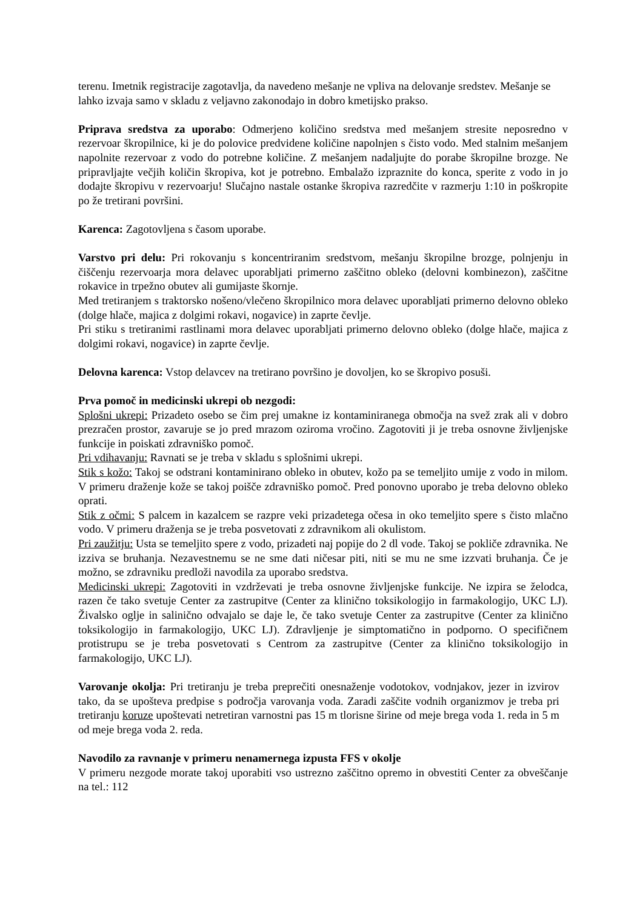terenu. Imetnik registracije zagotavlja, da navedeno mešanje ne vpliva na delovanje sredstev. Mešanje se lahko izvaja samo v skladu z veljavno zakonodajo in dobro kmetijsko prakso.
Priprava sredstva za uporabo: Odmerjeno količino sredstva med mešanjem stresite neposredno v rezervoar škropilnice, ki je do polovice predvidene količine napolnjen s čisto vodo. Med stalnim mešanjem napolnite rezervoar z vodo do potrebne količine. Z mešanjem nadaljujte do porabe škropilne brozge. Ne pripravljajte večjih količin škropiva, kot je potrebno. Embalažo izpraznite do konca, sperite z vodo in jo dodajte škropivu v rezervoarju! Slučajno nastale ostanke škropiva razredčite v razmerju 1:10 in poškropite po že tretirani površini.
Karenca: Zagotovljena s časom uporabe.
Varstvo pri delu: Pri rokovanju s koncentriranim sredstvom, mešanju škropilne brozge, polnjenju in čiščenju rezervoarja mora delavec uporabljati primerno zaščitno obleko (delovni kombinezon), zaščitne rokavice in trpežno obutev ali gumijaste škornje.
Med tretiranjem s traktorsko nošeno/vlečeno škropilnico mora delavec uporabljati primerno delovno obleko (dolge hlače, majica z dolgimi rokavi, nogavice) in zaprte čevlje.
Pri stiku s tretiranimi rastlinami mora delavec uporabljati primerno delovno obleko (dolge hlače, majica z dolgimi rokavi, nogavice) in zaprte čevlje.
Delovna karenca: Vstop delavcev na tretirano površino je dovoljen, ko se škropivo posuši.
Prva pomoč in medicinski ukrepi ob nezgodi:
Splošni ukrepi: Prizadeto osebo se čim prej umakne iz kontaminiranega območja na svež zrak ali v dobro prezračen prostor, zavaruje se jo pred mrazom oziroma vročino. Zagotoviti ji je treba osnovne življenjske funkcije in poiskati zdravniško pomoč.
Pri vdihavanju: Ravnati se je treba v skladu s splošnimi ukrepi.
Stik s kožo: Takoj se odstrani kontaminirano obleko in obutev, kožo pa se temeljito umije z vodo in milom. V primeru draženje kože se takoj poišče zdravniško pomoč. Pred ponovno uporabo je treba delovno obleko oprati.
Stik z očmi: S palcem in kazalcem se razpre veki prizadetega očesa in oko temeljito spere s čisto mlačno vodo. V primeru draženja se je treba posvetovati z zdravnikom ali okulistom.
Pri zaužitju: Usta se temeljito spere z vodo, prizadeti naj popije do 2 dl vode. Takoj se pokliče zdravnika. Ne izziva se bruhanja. Nezavestnemu se ne sme dati ničesar piti, niti se mu ne sme izzvati bruhanja. Če je možno, se zdravniku predloži navodila za uporabo sredstva.
Medicinski ukrepi: Zagotoviti in vzdrževati je treba osnovne življenjske funkcije. Ne izpira se želodca, razen če tako svetuje Center za zastrupitve (Center za klinično toksikologijo in farmakologijo, UKC LJ). Živalsko oglje in salinično odvajalo se daje le, če tako svetuje Center za zastrupitve (Center za klinično toksikologijo in farmakologijo, UKC LJ). Zdravljenje je simptomatično in podporno. O specifičnem protistrupu se je treba posvetovati s Centrom za zastrupitve (Center za klinično toksikologijo in farmakologijo, UKC LJ).
Varovanje okolja: Pri tretiranju je treba preprečiti onesnaženje vodotokov, vodnjakov, jezer in izvirov tako, da se upošteva predpise s področja varovanja voda. Zaradi zaščite vodnih organizmov je treba pri tretiranju koruze upoštevati netretiran varnostni pas 15 m tlorisne širine od meje brega voda 1. reda in 5 m od meje brega voda 2. reda.
Navodilo za ravnanje v primeru nenamernega izpusta FFS v okolje
V primeru nezgode morate takoj uporabiti vso ustrezno zaščitno opremo in obvestiti Center za obveščanje na tel.: 112